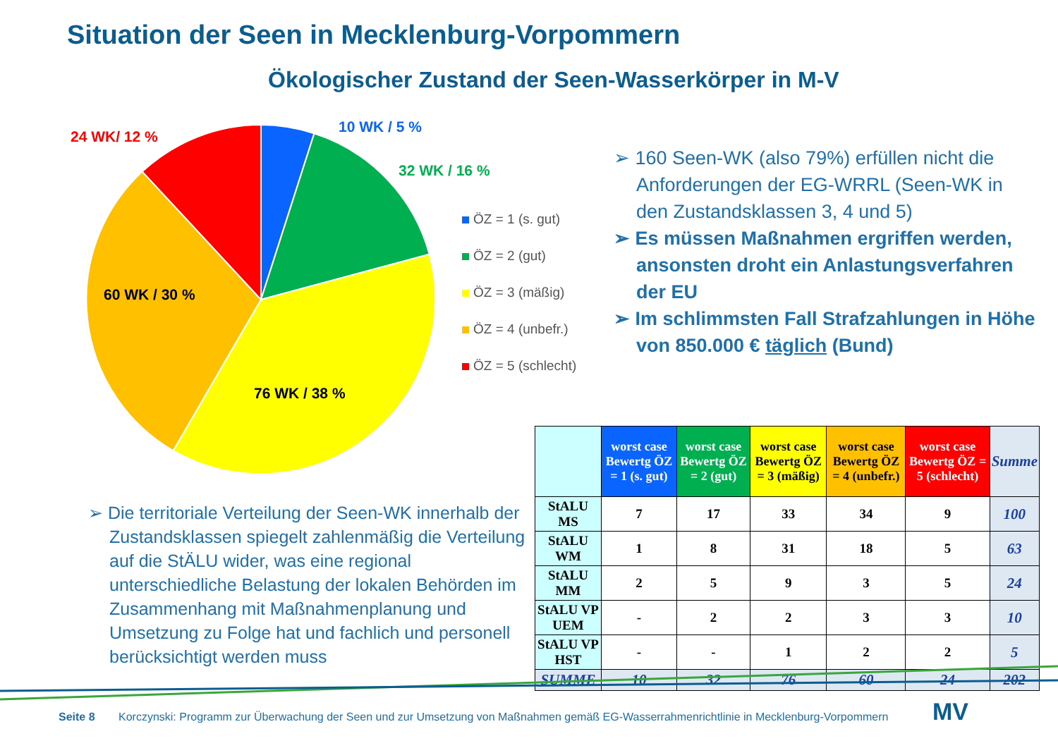Situation der Seen in Mecklenburg-Vorpommern
Ökologischer Zustand der Seen-Wasserkörper in M-V
10 WK / 5 %
24 WK/ 12 %
32 WK / 16 %
60 WK / 30 %
76 WK / 38 %
ÖZ = 1 (s. gut)
ÖZ = 2 (gut)
ÖZ = 3 (mäßig)
ÖZ = 4 (unbefr.)
ÖZ = 5 (schlecht)
➢ 160 Seen-WK (also 79%) erfüllen nicht die Anforderungen der EG-WRRL (Seen-WK in den Zustandsklassen 3, 4 und 5)
➢ Es müssen Maßnahmen ergriffen werden, ansonsten droht ein Anlastungsverfahren der EU
➢ Im schlimmsten Fall Strafzahlungen in Höhe von 850.000 € täglich (Bund)
➢ Die territoriale Verteilung der Seen-WK innerhalb der Zustandsklassen spiegelt zahlenmäßig die Verteilung auf die StÄLU wider, was eine regional unterschiedliche Belastung der lokalen Behörden im Zusammenhang mit Maßnahmenplanung und Umsetzung zu Folge hat und fachlich und personell berücksichtigt werden muss
| | worst case Bewertg ÖZ = 1 (s. gut) | worst case Bewertg ÖZ = 2 (gut) | worst case Bewertg ÖZ = 3 (mäßig) | worst case Bewertg ÖZ = 4 (unbefr.) | worst case Bewertg ÖZ = 5 (schlecht) | Summe |
| --- | --- | --- | --- | --- | --- | --- |
| StALU MS | 7 | 17 | 33 | 34 | 9 | 100 |
| StALU WM | 1 | 8 | 31 | 18 | 5 | 63 |
| StALU MM | 2 | 5 | 9 | 3 | 5 | 24 |
| StALU VP UEM | - | 2 | 2 | 3 | 3 | 10 |
| StALU VP HST | - | - | 1 | 2 | 2 | 5 |
| SUMME | 10 | 32 | 76 | 60 | 24 | 202 |
Seite 8
Korczynski: Programm zur Überwachung der Seen und zur Umsetzung von Maßnahmen gemäß EG-Wasserrahmenrichtlinie in Mecklenburg-Vorpommern
MV